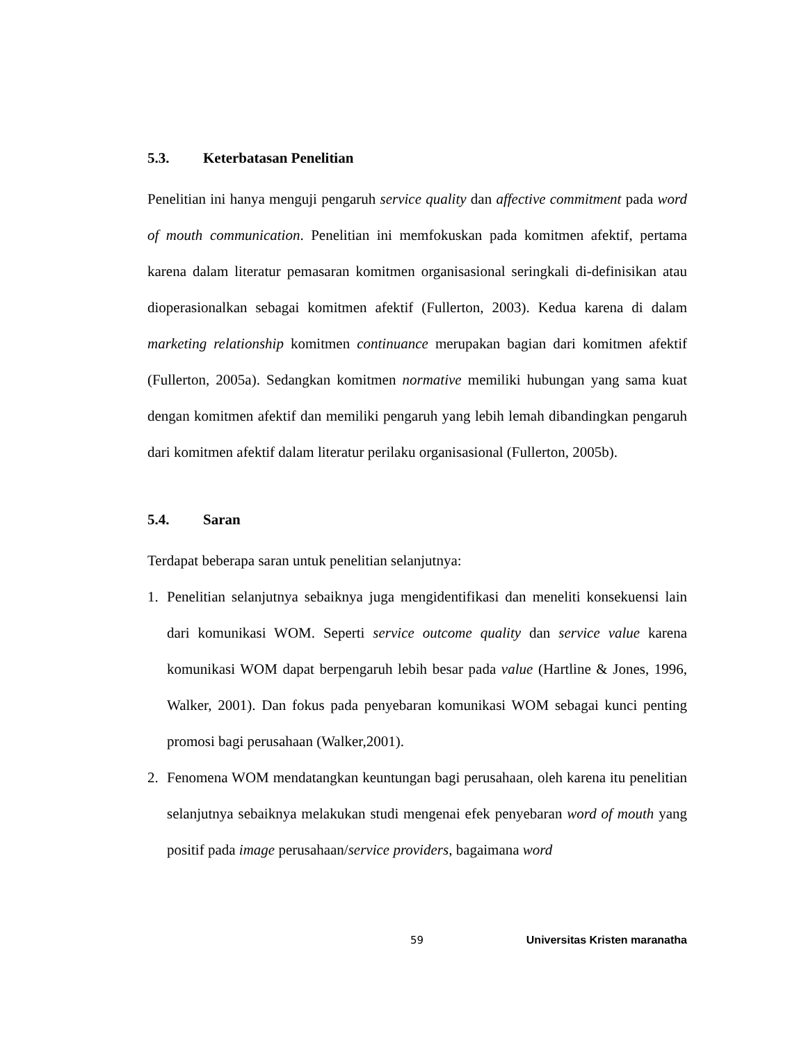5.3. Keterbatasan Penelitian
Penelitian ini hanya menguji pengaruh service quality dan affective commitment pada word of mouth communication. Penelitian ini memfokuskan pada komitmen afektif, pertama karena dalam literatur pemasaran komitmen organisasional seringkali di-definisikan atau dioperasionalkan sebagai komitmen afektif (Fullerton, 2003). Kedua karena di dalam marketing relationship komitmen continuance merupakan bagian dari komitmen afektif (Fullerton, 2005a). Sedangkan komitmen normative memiliki hubungan yang sama kuat dengan komitmen afektif dan memiliki pengaruh yang lebih lemah dibandingkan pengaruh dari komitmen afektif dalam literatur perilaku organisasional (Fullerton, 2005b).
5.4. Saran
Terdapat beberapa saran untuk penelitian selanjutnya:
1. Penelitian selanjutnya sebaiknya juga mengidentifikasi dan meneliti konsekuensi lain dari komunikasi WOM. Seperti service outcome quality dan service value karena komunikasi WOM dapat berpengaruh lebih besar pada value (Hartline & Jones, 1996, Walker, 2001). Dan fokus pada penyebaran komunikasi WOM sebagai kunci penting promosi bagi perusahaan (Walker,2001).
2. Fenomena WOM mendatangkan keuntungan bagi perusahaan, oleh karena itu penelitian selanjutnya sebaiknya melakukan studi mengenai efek penyebaran word of mouth yang positif pada image perusahaan/service providers, bagaimana word
59 Universitas Kristen maranatha